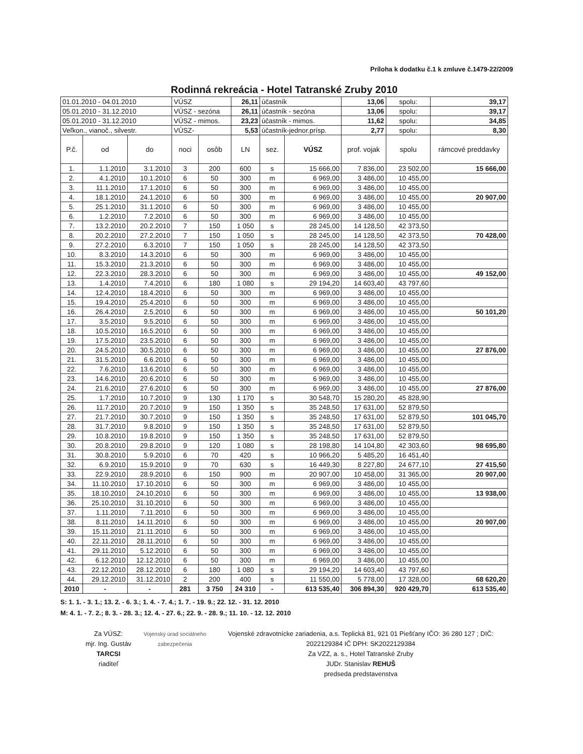Príloha k dodatku č.1 k zmluve č.1479-22/2009
Rodinná rekreácia - Hotel Tatranské Zruby 2010
| 01.01.2010 - 04.01.2010 | | | VÚSZ | | 26,11 | účastník | | 13,06 | spolu: | 39,17 |
| 05.01.2010 - 31.12.2010 | | | VÚSZ - sezóna | | 26,11 | účastník - sezóna | | 13,06 | spolu: | 39,17 |
| 05.01.2010 - 31.12.2010 | | | VÚSZ - mimos. | | 23,23 | účastník - mimos. | | 11,62 | spolu: | 34,85 |
| Veľkon., vianoč., silvestr. | | | VÚSZ- | | 5,53 | účastník-jednor.prísp. | | 2,77 | spolu: | 8,30 |
| P.č. | od | do | noci | osôb | LN | sez. | VÚSZ | prof. vojak | spolu | rámcové preddavky |
| 1. | 1.1.2010 | 3.1.2010 | 3 | 200 | 600 | s | 15 666,00 | 7 836,00 | 23 502,00 | 15 666,00 |
| 2. | 4.1.2010 | 10.1.2010 | 6 | 50 | 300 | m | 6 969,00 | 3 486,00 | 10 455,00 | |
| 3. | 11.1.2010 | 17.1.2010 | 6 | 50 | 300 | m | 6 969,00 | 3 486,00 | 10 455,00 | |
| 4. | 18.1.2010 | 24.1.2010 | 6 | 50 | 300 | m | 6 969,00 | 3 486,00 | 10 455,00 | 20 907,00 |
| 5. | 25.1.2010 | 31.1.2010 | 6 | 50 | 300 | m | 6 969,00 | 3 486,00 | 10 455,00 | |
| 6. | 1.2.2010 | 7.2.2010 | 6 | 50 | 300 | m | 6 969,00 | 3 486,00 | 10 455,00 | |
| 7. | 13.2.2010 | 20.2.2010 | 7 | 150 | 1 050 | s | 28 245,00 | 14 128,50 | 42 373,50 | |
| 8. | 20.2.2010 | 27.2.2010 | 7 | 150 | 1 050 | s | 28 245,00 | 14 128,50 | 42 373,50 | 70 428,00 |
| 9. | 27.2.2010 | 6.3.2010 | 7 | 150 | 1 050 | s | 28 245,00 | 14 128,50 | 42 373,50 | |
| 10. | 8.3.2010 | 14.3.2010 | 6 | 50 | 300 | m | 6 969,00 | 3 486,00 | 10 455,00 | |
| 11. | 15.3.2010 | 21.3.2010 | 6 | 50 | 300 | m | 6 969,00 | 3 486,00 | 10 455,00 | |
| 12. | 22.3.2010 | 28.3.2010 | 6 | 50 | 300 | m | 6 969,00 | 3 486,00 | 10 455,00 | 49 152,00 |
| 13. | 1.4.2010 | 7.4.2010 | 6 | 180 | 1 080 | s | 29 194,20 | 14 603,40 | 43 797,60 | |
| 14. | 12.4.2010 | 18.4.2010 | 6 | 50 | 300 | m | 6 969,00 | 3 486,00 | 10 455,00 | |
| 15. | 19.4.2010 | 25.4.2010 | 6 | 50 | 300 | m | 6 969,00 | 3 486,00 | 10 455,00 | |
| 16. | 26.4.2010 | 2.5.2010 | 6 | 50 | 300 | m | 6 969,00 | 3 486,00 | 10 455,00 | 50 101,20 |
| 17. | 3.5.2010 | 9.5.2010 | 6 | 50 | 300 | m | 6 969,00 | 3 486,00 | 10 455,00 | |
| 18. | 10.5.2010 | 16.5.2010 | 6 | 50 | 300 | m | 6 969,00 | 3 486,00 | 10 455,00 | |
| 19. | 17.5.2010 | 23.5.2010 | 6 | 50 | 300 | m | 6 969,00 | 3 486,00 | 10 455,00 | |
| 20. | 24.5.2010 | 30.5.2010 | 6 | 50 | 300 | m | 6 969,00 | 3 486,00 | 10 455,00 | 27 876,00 |
| 21. | 31.5.2010 | 6.6.2010 | 6 | 50 | 300 | m | 6 969,00 | 3 486,00 | 10 455,00 | |
| 22. | 7.6.2010 | 13.6.2010 | 6 | 50 | 300 | m | 6 969,00 | 3 486,00 | 10 455,00 | |
| 23. | 14.6.2010 | 20.6.2010 | 6 | 50 | 300 | m | 6 969,00 | 3 486,00 | 10 455,00 | |
| 24. | 21.6.2010 | 27.6.2010 | 6 | 50 | 300 | m | 6 969,00 | 3 486,00 | 10 455,00 | 27 876,00 |
| 25. | 1.7.2010 | 10.7.2010 | 9 | 130 | 1 170 | s | 30 548,70 | 15 280,20 | 45 828,90 | |
| 26. | 11.7.2010 | 20.7.2010 | 9 | 150 | 1 350 | s | 35 248,50 | 17 631,00 | 52 879,50 | |
| 27. | 21.7.2010 | 30.7.2010 | 9 | 150 | 1 350 | s | 35 248,50 | 17 631,00 | 52 879,50 | 101 045,70 |
| 28. | 31.7.2010 | 9.8.2010 | 9 | 150 | 1 350 | s | 35 248,50 | 17 631,00 | 52 879,50 | |
| 29. | 10.8.2010 | 19.8.2010 | 9 | 150 | 1 350 | s | 35 248,50 | 17 631,00 | 52 879,50 | |
| 30. | 20.8.2010 | 29.8.2010 | 9 | 120 | 1 080 | s | 28 198,80 | 14 104,80 | 42 303,60 | 98 695,80 |
| 31. | 30.8.2010 | 5.9.2010 | 6 | 70 | 420 | s | 10 966,20 | 5 485,20 | 16 451,40 | |
| 32. | 6.9.2010 | 15.9.2010 | 9 | 70 | 630 | s | 16 449,30 | 8 227,80 | 24 677,10 | 27 415,50 |
| 33. | 22.9.2010 | 28.9.2010 | 6 | 150 | 900 | m | 20 907,00 | 10 458,00 | 31 365,00 | 20 907,00 |
| 34. | 11.10.2010 | 17.10.2010 | 6 | 50 | 300 | m | 6 969,00 | 3 486,00 | 10 455,00 | |
| 35. | 18.10.2010 | 24.10.2010 | 6 | 50 | 300 | m | 6 969,00 | 3 486,00 | 10 455,00 | 13 938,00 |
| 36. | 25.10.2010 | 31.10.2010 | 6 | 50 | 300 | m | 6 969,00 | 3 486,00 | 10 455,00 | |
| 37. | 1.11.2010 | 7.11.2010 | 6 | 50 | 300 | m | 6 969,00 | 3 486,00 | 10 455,00 | |
| 38. | 8.11.2010 | 14.11.2010 | 6 | 50 | 300 | m | 6 969,00 | 3 486,00 | 10 455,00 | 20 907,00 |
| 39. | 15.11.2010 | 21.11.2010 | 6 | 50 | 300 | m | 6 969,00 | 3 486,00 | 10 455,00 | |
| 40. | 22.11.2010 | 28.11.2010 | 6 | 50 | 300 | m | 6 969,00 | 3 486,00 | 10 455,00 | |
| 41. | 29.11.2010 | 5.12.2010 | 6 | 50 | 300 | m | 6 969,00 | 3 486,00 | 10 455,00 | |
| 42. | 6.12.2010 | 12.12.2010 | 6 | 50 | 300 | m | 6 969,00 | 3 486,00 | 10 455,00 | |
| 43. | 22.12.2010 | 28.12.2010 | 6 | 180 | 1 080 | s | 29 194,20 | 14 603,40 | 43 797,60 | |
| 44. | 29.12.2010 | 31.12.2010 | 2 | 200 | 400 | s | 11 550,00 | 5 778,00 | 17 328,00 | 68 620,20 |
| 2010 | - | - | 281 | 3 750 | 24 310 | - | 613 535,40 | 306 894,30 | 920 429,70 | 613 535,40 |
S: 1. 1. - 3. 1.; 13. 2. - 6. 3.; 1. 4. - 7. 4.; 1. 7. - 19. 9.; 22. 12. - 31. 12. 2010
M: 4. 1. - 7. 2.; 8. 3. - 28. 3.; 12. 4. - 27. 6.; 22. 9. - 28. 9.; 11. 10. - 12. 12. 2010
Za VÚSZ:
mjr. Ing. Gustáv TARCSI
riaditeľ
Vojenský úrad sociálneho zabezpečenia
Vojenské zdravotnícke zariadenia, a.s. Teplická 81, 921 01 Piešťany IČO: 36 280 127 ; DIČ: 2022129384 IČ DPH: SK2022129384
Za VZZ, a. s., Hotel Tatranské Zruby
JUDr. Stanislav REHUŠ
predseda predstavenstva